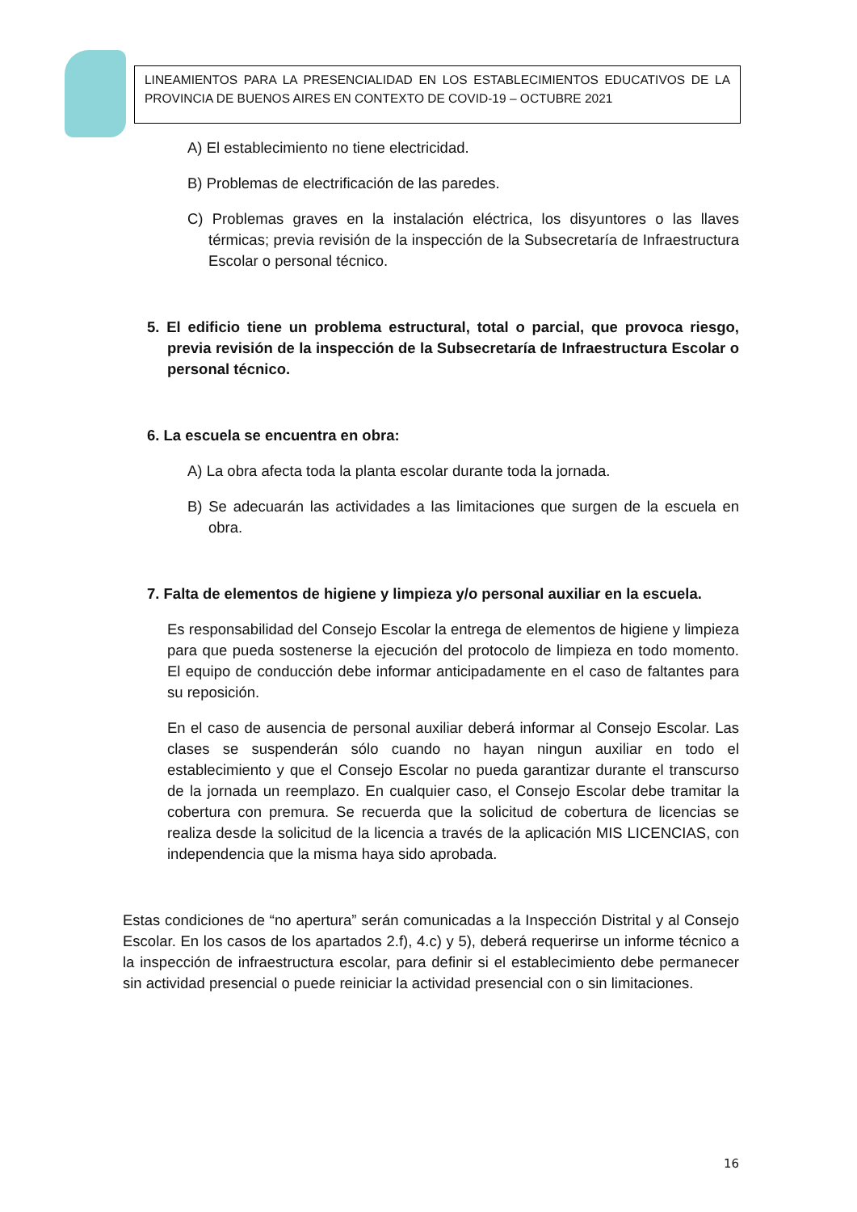LINEAMIENTOS PARA LA PRESENCIALIDAD EN LOS ESTABLECIMIENTOS EDUCATIVOS DE LA PROVINCIA DE BUENOS AIRES EN CONTEXTO DE COVID-19 – OCTUBRE 2021
A) El establecimiento no tiene electricidad.
B) Problemas de electrificación de las paredes.
C) Problemas graves en la instalación eléctrica, los disyuntores o las llaves térmicas; previa revisión de la inspección de la Subsecretaría de Infraestructura Escolar o personal técnico.
5. El edificio tiene un problema estructural, total o parcial, que provoca riesgo, previa revisión de la inspección de la Subsecretaría de Infraestructura Escolar o personal técnico.
6. La escuela se encuentra en obra:
A) La obra afecta toda la planta escolar durante toda la jornada.
B) Se adecuarán las actividades a las limitaciones que surgen de la escuela en obra.
7. Falta de elementos de higiene y limpieza y/o personal auxiliar en la escuela.
Es responsabilidad del Consejo Escolar la entrega de elementos de higiene y limpieza para que pueda sostenerse la ejecución del protocolo de limpieza en todo momento. El equipo de conducción debe informar anticipadamente en el caso de faltantes para su reposición.
En el caso de ausencia de personal auxiliar deberá informar al Consejo Escolar. Las clases se suspenderán sólo cuando no hayan ningun auxiliar en todo el establecimiento y que el Consejo Escolar no pueda garantizar durante el transcurso de la jornada un reemplazo. En cualquier caso, el Consejo Escolar debe tramitar la cobertura con premura. Se recuerda que la solicitud de cobertura de licencias se realiza desde la solicitud de la licencia a través de la aplicación MIS LICENCIAS, con independencia que la misma haya sido aprobada.
Estas condiciones de “no apertura” serán comunicadas a la Inspección Distrital y al Consejo Escolar. En los casos de los apartados 2.f), 4.c) y 5), deberá requerirse un informe técnico a la inspección de infraestructura escolar, para definir si el establecimiento debe permanecer sin actividad presencial o puede reiniciar la actividad presencial con o sin limitaciones.
16